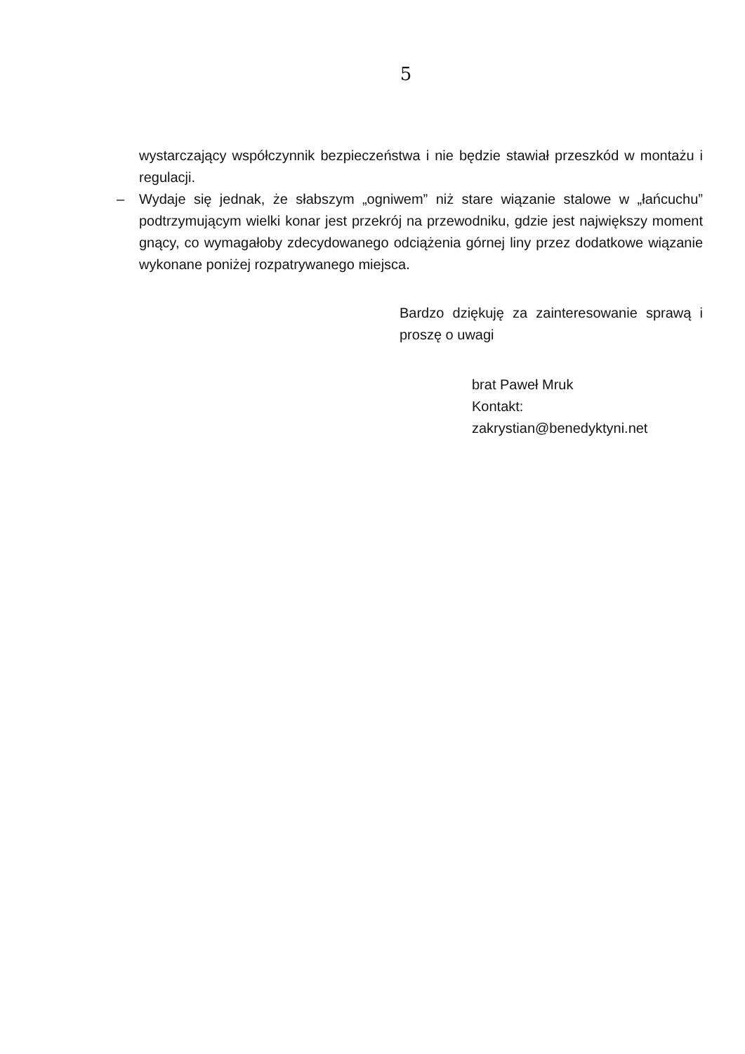5
wystarczający współczynnik bezpieczeństwa i nie będzie stawiał przeszkód w montażu i regulacji.
– Wydaje się jednak, że słabszym „ogniwem” niż stare wiązanie stalowe w „łańcuchu” podtrzymującym wielki konar jest przekrój na przewodniku, gdzie jest największy moment gnący, co wymagałoby zdecydowanego odciążenia górnej liny przez dodatkowe wiązanie wykonane poniżej rozpatrywanego miejsca.
Bardzo dziękuję za zainteresowanie sprawą i proszę o uwagi
brat Paweł Mruk
Kontakt:
zakrystian@benedyktyni.net